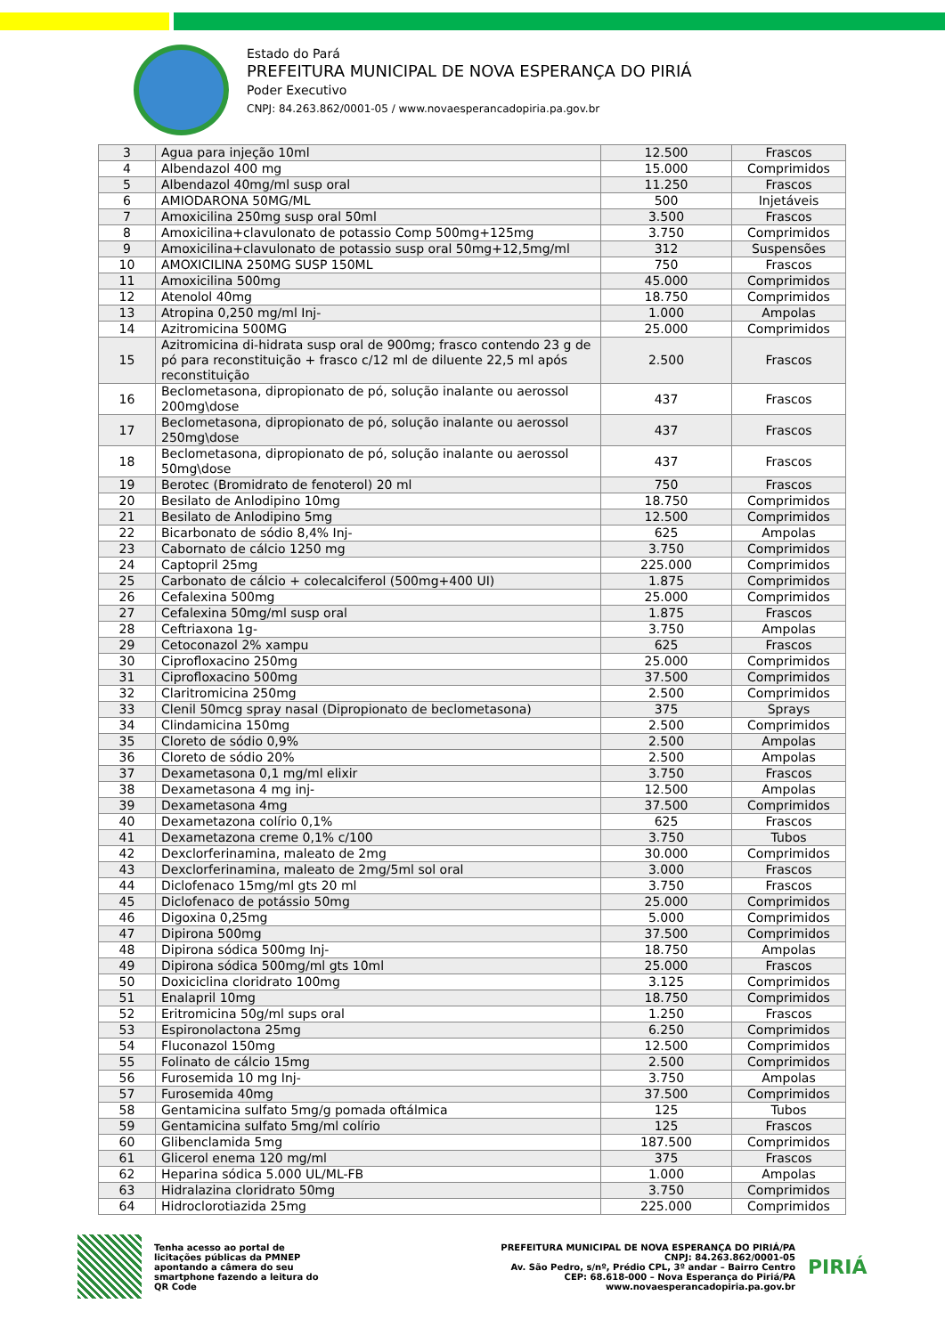Estado do Pará
PREFEITURA MUNICIPAL DE NOVA ESPERANÇA DO PIRIÁ
Poder Executivo
CNPJ: 84.263.862/0001-05 / www.novaesperancadopiria.pa.gov.br
| 3 | Agua para injeção 10ml | 12.500 | Frascos |
| 4 | Albendazol 400 mg | 15.000 | Comprimidos |
| 5 | Albendazol 40mg/ml susp oral | 11.250 | Frascos |
| 6 | AMIODARONA 50MG/ML | 500 | Injetáveis |
| 7 | Amoxicilina 250mg susp oral 50ml | 3.500 | Frascos |
| 8 | Amoxicilina+clavulonato de potassio Comp 500mg+125mg | 3.750 | Comprimidos |
| 9 | Amoxicilina+clavulonato de potassio susp oral 50mg+12,5mg/ml | 312 | Suspensões |
| 10 | AMOXICILINA 250MG SUSP 150ML | 750 | Frascos |
| 11 | Amoxicilina 500mg | 45.000 | Comprimidos |
| 12 | Atenolol 40mg | 18.750 | Comprimidos |
| 13 | Atropina 0,250 mg/ml Inj- | 1.000 | Ampolas |
| 14 | Azitromicina 500MG | 25.000 | Comprimidos |
| 15 | Azitromicina di-hidrata susp oral de 900mg; frasco contendo 23 g de pó para reconstituição + frasco c/12 ml de diluente 22,5 ml após reconstituição | 2.500 | Frascos |
| 16 | Beclometasona, dipropionato de pó, solução inalante ou aerossol 200mg\dose | 437 | Frascos |
| 17 | Beclometasona, dipropionato de pó, solução inalante ou aerossol 250mg\dose | 437 | Frascos |
| 18 | Beclometasona, dipropionato de pó, solução inalante ou aerossol 50mg\dose | 437 | Frascos |
| 19 | Berotec (Bromidrato de fenoterol) 20 ml | 750 | Frascos |
| 20 | Besilato de Anlodipino 10mg | 18.750 | Comprimidos |
| 21 | Besilato de Anlodipino 5mg | 12.500 | Comprimidos |
| 22 | Bicarbonato de sódio 8,4% Inj- | 625 | Ampolas |
| 23 | Cabornato de cálcio 1250 mg | 3.750 | Comprimidos |
| 24 | Captopril 25mg | 225.000 | Comprimidos |
| 25 | Carbonato de cálcio + colecalciferol (500mg+400 UI) | 1.875 | Comprimidos |
| 26 | Cefalexina 500mg | 25.000 | Comprimidos |
| 27 | Cefalexina 50mg/ml susp oral | 1.875 | Frascos |
| 28 | Ceftriaxona 1g- | 3.750 | Ampolas |
| 29 | Cetoconazol 2% xampu | 625 | Frascos |
| 30 | Ciprofloxacino 250mg | 25.000 | Comprimidos |
| 31 | Ciprofloxacino 500mg | 37.500 | Comprimidos |
| 32 | Claritromicina 250mg | 2.500 | Comprimidos |
| 33 | Clenil 50mcg spray nasal (Dipropionato de beclometasona) | 375 | Sprays |
| 34 | Clindamicina 150mg | 2.500 | Comprimidos |
| 35 | Cloreto de sódio 0,9% | 2.500 | Ampolas |
| 36 | Cloreto de sódio 20% | 2.500 | Ampolas |
| 37 | Dexametasona 0,1 mg/ml elixir | 3.750 | Frascos |
| 38 | Dexametasona 4 mg inj- | 12.500 | Ampolas |
| 39 | Dexametasona 4mg | 37.500 | Comprimidos |
| 40 | Dexametazona colírio 0,1% | 625 | Frascos |
| 41 | Dexametazona creme 0,1% c/100 | 3.750 | Tubos |
| 42 | Dexclorferinamina, maleato de 2mg | 30.000 | Comprimidos |
| 43 | Dexclorferinamina, maleato de 2mg/5ml sol oral | 3.000 | Frascos |
| 44 | Diclofenaco 15mg/ml gts 20 ml | 3.750 | Frascos |
| 45 | Diclofenaco de potássio 50mg | 25.000 | Comprimidos |
| 46 | Digoxina 0,25mg | 5.000 | Comprimidos |
| 47 | Dipirona 500mg | 37.500 | Comprimidos |
| 48 | Dipirona sódica 500mg Inj- | 18.750 | Ampolas |
| 49 | Dipirona sódica 500mg/ml gts 10ml | 25.000 | Frascos |
| 50 | Doxiciclina cloridrato 100mg | 3.125 | Comprimidos |
| 51 | Enalapril 10mg | 18.750 | Comprimidos |
| 52 | Eritromicina 50g/ml sups oral | 1.250 | Frascos |
| 53 | Espironolactona 25mg | 6.250 | Comprimidos |
| 54 | Fluconazol 150mg | 12.500 | Comprimidos |
| 55 | Folinato de cálcio 15mg | 2.500 | Comprimidos |
| 56 | Furosemida 10 mg Inj- | 3.750 | Ampolas |
| 57 | Furosemida 40mg | 37.500 | Comprimidos |
| 58 | Gentamicina sulfato 5mg/g pomada oftálmica | 125 | Tubos |
| 59 | Gentamicina sulfato 5mg/ml colírio | 125 | Frascos |
| 60 | Glibenclamida 5mg | 187.500 | Comprimidos |
| 61 | Glicerol enema 120 mg/ml | 375 | Frascos |
| 62 | Heparina sódica 5.000 UL/ML-FB | 1.000 | Ampolas |
| 63 | Hidralazina cloridrato 50mg | 3.750 | Comprimidos |
| 64 | Hidroclorotiazida 25mg | 225.000 | Comprimidos |
Tenha acesso ao portal de licitações públicas da PMNEP apontando a câmera do seu smartphone fazendo a leitura do QR Code
PREFEITURA MUNICIPAL DE NOVA ESPERANÇA DO PIRIÁ/PA
CNPJ: 84.263.862/0001-05
Av. São Pedro, s/nº, Prédio CPL, 3º andar – Bairro Centro
CEP: 68.618-000 – Nova Esperança do Piriá/PA
www.novaesperancadopiria.pa.gov.br
PIRIÁ